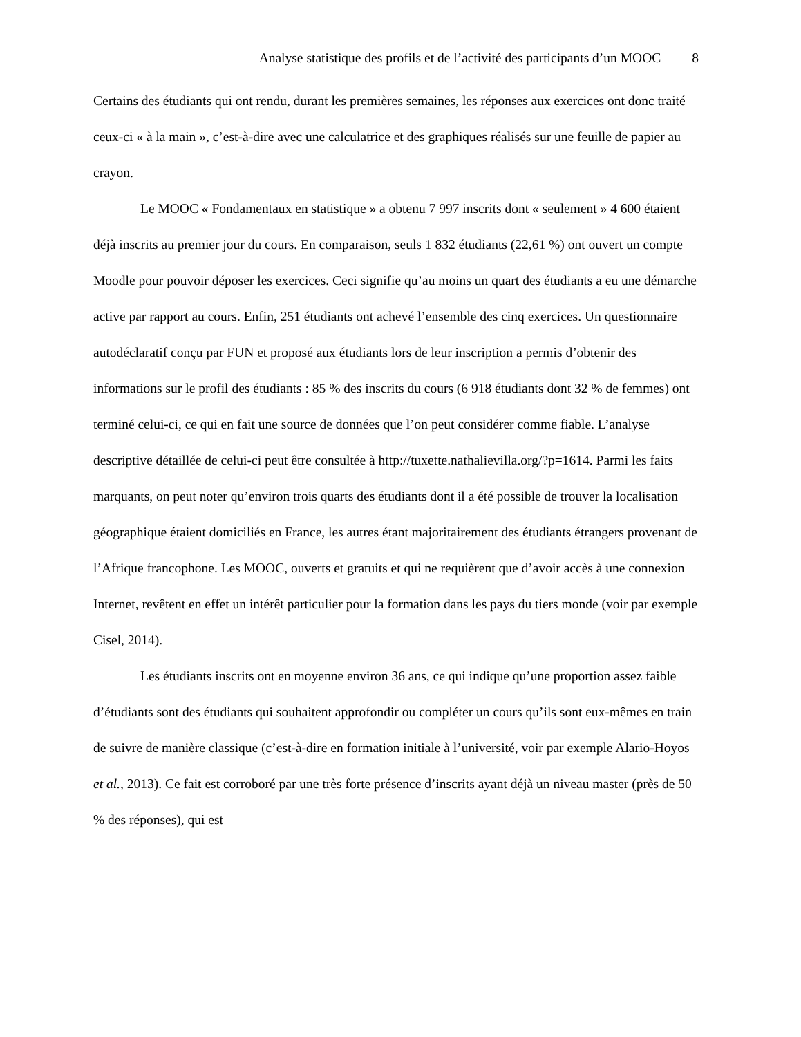Analyse statistique des profils et de l’activité des participants d’un MOOC 8
Certains des étudiants qui ont rendu, durant les premières semaines, les réponses aux exercices ont donc traité ceux-ci « à la main », c’est-à-dire avec une calculatrice et des graphiques réalisés sur une feuille de papier au crayon.
Le MOOC « Fondamentaux en statistique » a obtenu 7 997 inscrits dont « seulement » 4 600 étaient déjà inscrits au premier jour du cours. En comparaison, seuls 1 832 étudiants (22,61 %) ont ouvert un compte Moodle pour pouvoir déposer les exercices. Ceci signifie qu’au moins un quart des étudiants a eu une démarche active par rapport au cours. Enfin, 251 étudiants ont achevé l’ensemble des cinq exercices. Un questionnaire autodéclaratif conçu par FUN et proposé aux étudiants lors de leur inscription a permis d’obtenir des informations sur le profil des étudiants : 85 % des inscrits du cours (6 918 étudiants dont 32 % de femmes) ont terminé celui-ci, ce qui en fait une source de données que l’on peut considérer comme fiable. L’analyse descriptive détaillée de celui-ci peut être consultée à http://tuxette.nathalievilla.org/?p=1614. Parmi les faits marquants, on peut noter qu’environ trois quarts des étudiants dont il a été possible de trouver la localisation géographique étaient domiciliés en France, les autres étant majoritairement des étudiants étrangers provenant de l’Afrique francophone. Les MOOC, ouverts et gratuits et qui ne requièrent que d’avoir accès à une connexion Internet, revêtent en effet un intérêt particulier pour la formation dans les pays du tiers monde (voir par exemple Cisel, 2014).
Les étudiants inscrits ont en moyenne environ 36 ans, ce qui indique qu’une proportion assez faible d’étudiants sont des étudiants qui souhaitent approfondir ou compléter un cours qu’ils sont eux-mêmes en train de suivre de manière classique (c’est-à-dire en formation initiale à l’université, voir par exemple Alario-Hoyos et al., 2013). Ce fait est corroboré par une très forte présence d’inscrits ayant déjà un niveau master (près de 50 % des réponses), qui est